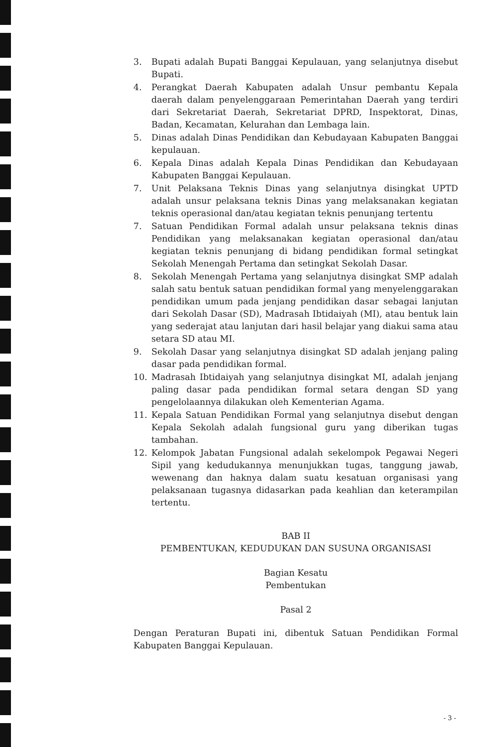3. Bupati adalah Bupati Banggai Kepulauan, yang selanjutnya disebut Bupati.
4. Perangkat Daerah Kabupaten adalah Unsur pembantu Kepala daerah dalam penyelenggaraan Pemerintahan Daerah yang terdiri dari Sekretariat Daerah, Sekretariat DPRD, Inspektorat, Dinas, Badan, Kecamatan, Kelurahan dan Lembaga lain.
5. Dinas adalah Dinas Pendidikan dan Kebudayaan Kabupaten Banggai kepulauan.
6. Kepala Dinas adalah Kepala Dinas Pendidikan dan Kebudayaan Kabupaten Banggai Kepulauan.
7. Unit Pelaksana Teknis Dinas yang selanjutnya disingkat UPTD adalah unsur pelaksana teknis Dinas yang melaksanakan kegiatan teknis operasional dan/atau kegiatan teknis penunjang tertentu
7. Satuan Pendidikan Formal adalah unsur pelaksana teknis dinas Pendidikan yang melaksanakan kegiatan operasional dan/atau kegiatan teknis penunjang di bidang pendidikan formal setingkat Sekolah Menengah Pertama dan setingkat Sekolah Dasar.
8. Sekolah Menengah Pertama yang selanjutnya disingkat SMP adalah salah satu bentuk satuan pendidikan formal yang menyelenggarakan pendidikan umum pada jenjang pendidikan dasar sebagai lanjutan dari Sekolah Dasar (SD), Madrasah Ibtidaiyah (MI), atau bentuk lain yang sederajat atau lanjutan dari hasil belajar yang diakui sama atau setara SD atau MI.
9. Sekolah Dasar yang selanjutnya disingkat SD adalah jenjang paling dasar pada pendidikan formal.
10. Madrasah Ibtidaiyah yang selanjutnya disingkat MI, adalah jenjang paling dasar pada pendidikan formal setara dengan SD yang pengelolaannya dilakukan oleh Kementerian Agama.
11. Kepala Satuan Pendidikan Formal yang selanjutnya disebut dengan Kepala Sekolah adalah fungsional guru yang diberikan tugas tambahan.
12. Kelompok Jabatan Fungsional adalah sekelompok Pegawai Negeri Sipil yang kedudukannya menunjukkan tugas, tanggung jawab, wewenang dan haknya dalam suatu kesatuan organisasi yang pelaksanaan tugasnya didasarkan pada keahlian dan keterampilan tertentu.
BAB II
PEMBENTUKAN, KEDUDUKAN DAN SUSUNA ORGANISASI
Bagian Kesatu
Pembentukan
Pasal 2
Dengan Peraturan Bupati ini, dibentuk Satuan Pendidikan Formal Kabupaten Banggai Kepulauan.
- 3 -